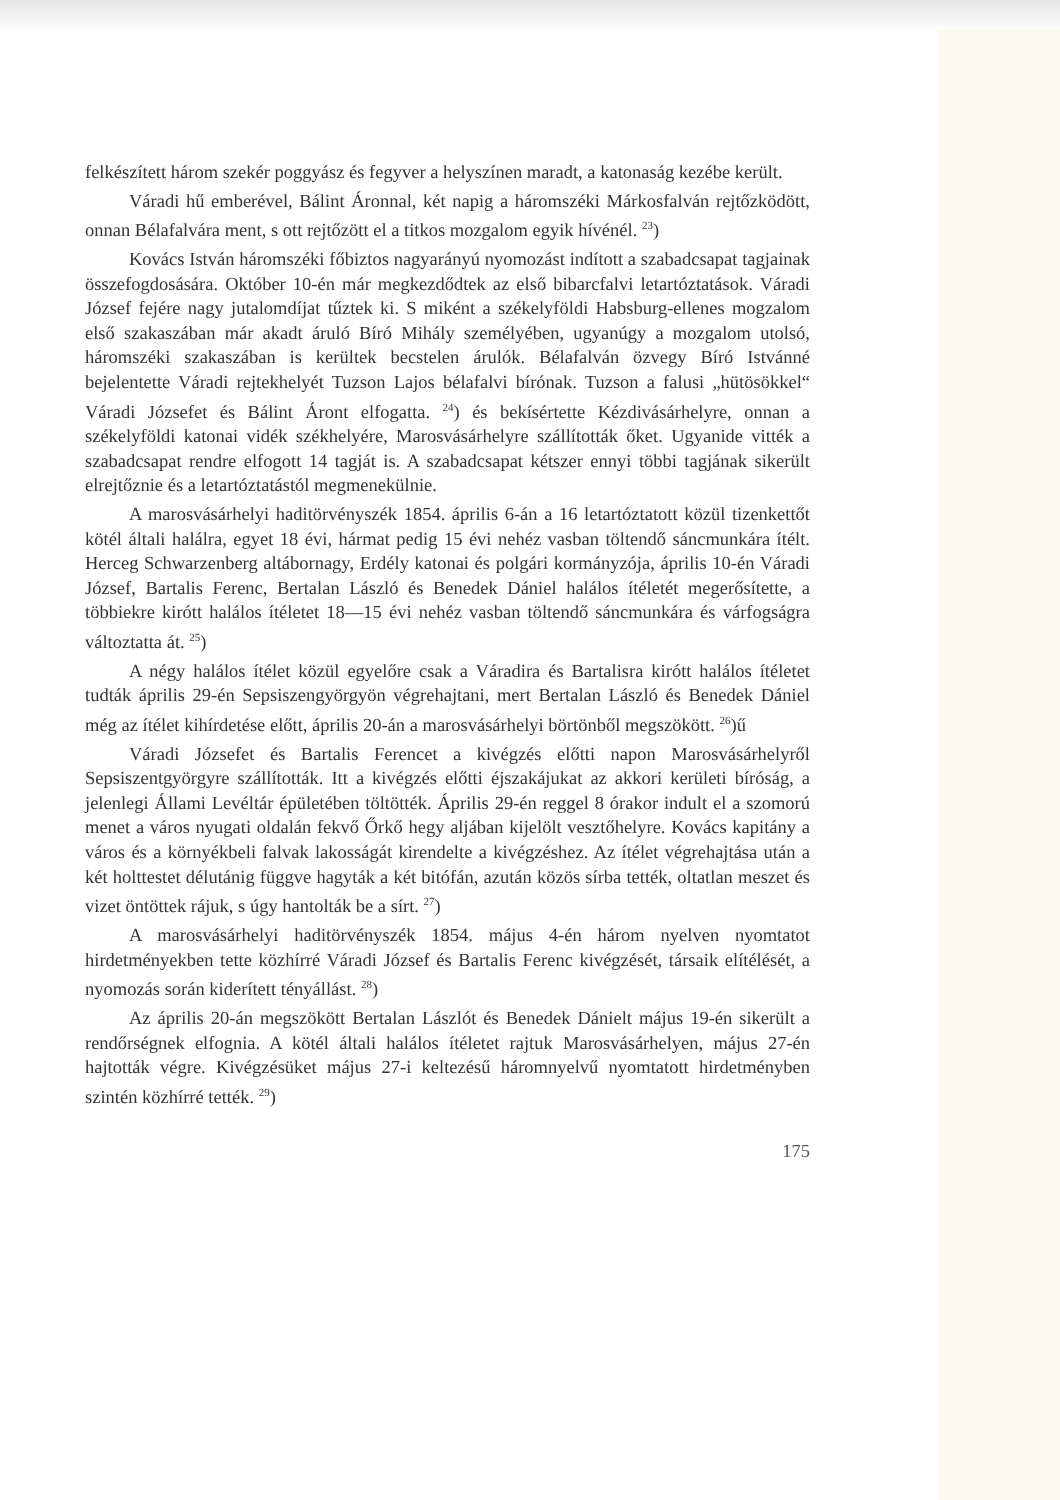felkészített három szekér poggyász és fegyver a helyszínen maradt, a katonaság kezébe került.
Váradi hű emberével, Bálint Áronnal, két napig a háromszéki Márkosfalván rejtőzködött, onnan Bélafalvára ment, s ott rejtőzött el a titkos mozgalom egyik hívénél. <sup>23</sup>)
Kovács István háromszéki főbiztos nagyarányú nyomozást indított a szabadcsapat tagjainak összefogdosására. Október 10-én már megkezdődtek az első bibarcfalvi letartóztatások. Váradi József fejére nagy jutalomdíjat tűztek ki. S miként a székelyföldi Habsburg-ellenes mogzalom első szakaszában már akadt áruló Bíró Mihály személyében, ugyanúgy a mozgalom utolsó, háromszéki szakaszában is kerültek becstelen árulók. Bélafalván özvegy Bíró Istvánné bejelentette Váradi rejtekhelyét Tuzson Lajos bélafalvi bírónak. Tuzson a falusi „hütösökkel“ Váradi Józsefet és Bálint Áront elfogatta. <sup>24</sup>) és bekísértette Kézdivásárhelyre, onnan a székelyföldi katonai vidék székhelyére, Marosvásárhelyre szállították őket. Ugyanide vitték a szabadcsapat rendre elfogott 14 tagját is. A szabadcsapat kétszer ennyi többi tagjának sikerült elrejtőznie és a letartóztatástól megmenekülnie.
A marosvásárhelyi haditörvényszék 1854. április 6-án a 16 letartóztatott közül tizenkettőt kötél általi halálra, egyet 18 évi, hármat pedig 15 évi nehéz vasban töltendő sáncmunkára ítélt. Herceg Schwarzenberg altábornagy, Erdély katonai és polgári kormányzója, április 10-én Váradi József, Bartalis Ferenc, Bertalan László és Benedek Dániel halálos ítéletét megerősítette, a többiekre kirótt halálos ítéletet 18—15 évi nehéz vasban töltendő sáncmunkára és várfogságra változtatta át. <sup>25</sup>)
A négy halálos ítélet közül egyelőre csak a Váradira és Bartalisra kirótt halálos ítéletet tudták április 29-én Sepsiszengyörgyön végrehajtani, mert Bertalan László és Benedek Dániel még az ítélet kihírdetése előtt, április 20-án a marosvásárhelyi börtönből megszökött. <sup>26</sup>)ű
Váradi Józsefet és Bartalis Ferencet a kivégzés előtti napon Marosvásárhelyről Sepsiszentgyörgyre szállították. Itt a kivégzés előtti éjszakájukat az akkori kerületi bíróság, a jelenlegi Állami Levéltár épületében töltötték. Április 29-én reggel 8 órakor indult el a szomorú menet a város nyugati oldalán fekvő Őrkő hegy aljában kijelölt vesztőhelyre. Kovács kapitány a város és a környékbeli falvak lakosságát kirendelte a kivégzéshez. Az ítélet végrehajtása után a két holttestet délutánig függve hagyták a két bitófán, azután közös sírba tették, oltatlan meszet és vizet öntöttek rájuk, s úgy hantolták be a sírt. <sup>27</sup>)
A marosvásárhelyi haditörvényszék 1854. május 4-én három nyelven nyomtatot hirdetményekben tette közhírré Váradi József és Bartalis Ferenc kivégzését, társaik elítélését, a nyomozás során kiderített tényállást. <sup>28</sup>)
Az április 20-án megszökött Bertalan Lászlót és Benedek Dánielt május 19-én sikerült a rendőrségnek elfognia. A kötél általi halálos ítéletet rajtuk Marosvásárhelyen, május 27-én hajtották végre. Kivégzésüket május 27-i keltezésű háromnyelvű nyomtatott hirdetményben szintén közhírré tették. <sup>29</sup>)
175